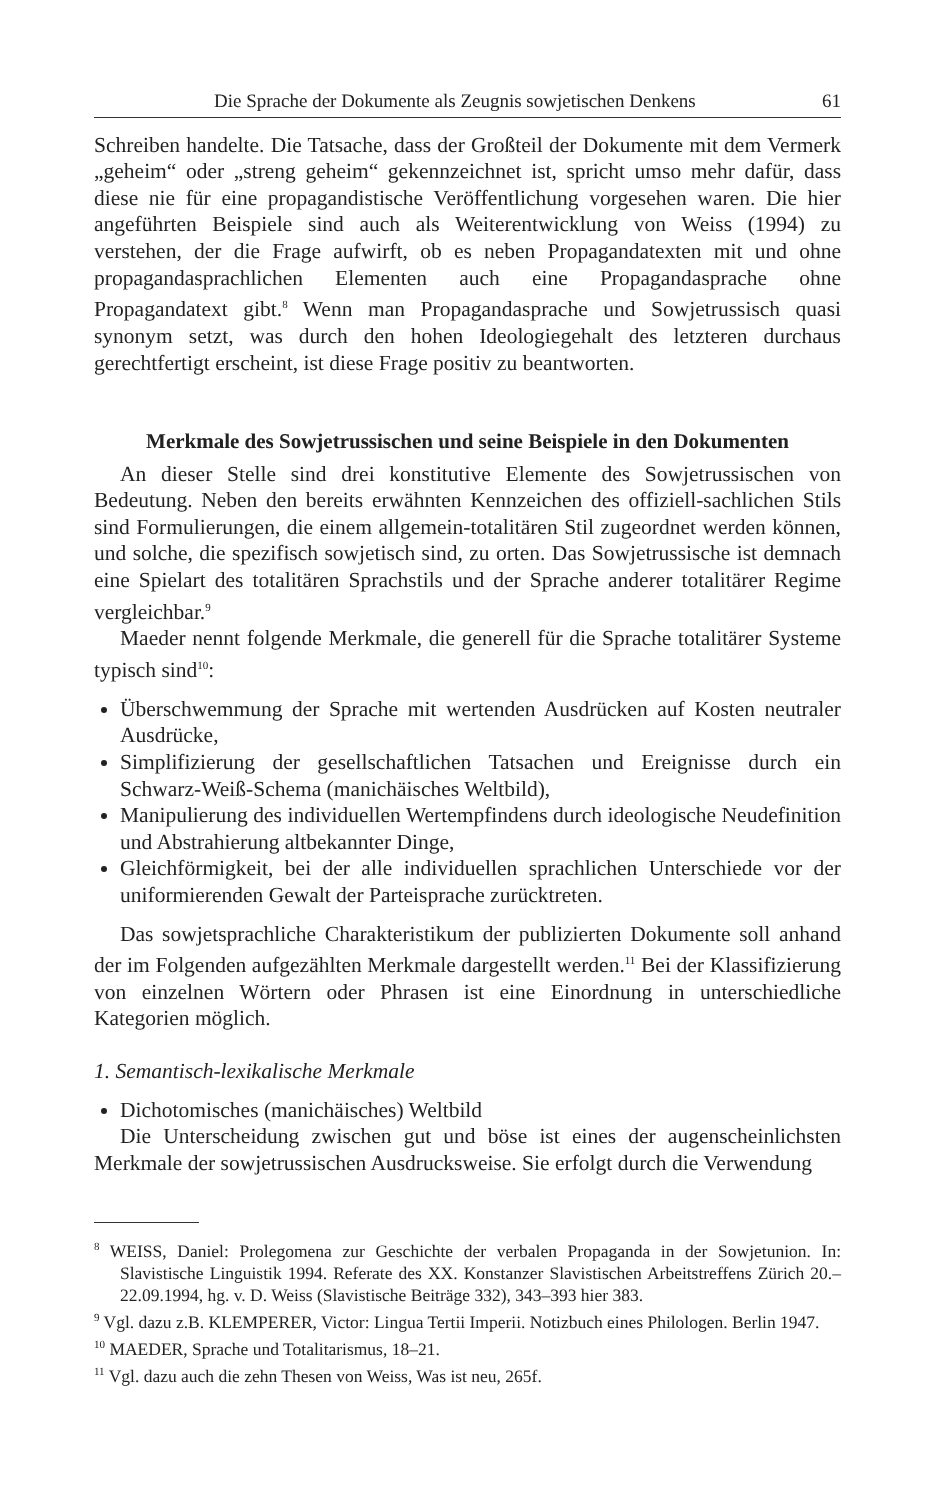Die Sprache der Dokumente als Zeugnis sowjetischen Denkens 61
Schreiben handelte. Die Tatsache, dass der Großteil der Dokumente mit dem Vermerk „geheim“ oder „streng geheim“ gekennzeichnet ist, spricht umso mehr dafür, dass diese nie für eine propagandistische Veröffentlichung vorgesehen waren. Die hier angeführten Beispiele sind auch als Weiterentwicklung von Weiss (1994) zu verstehen, der die Frage aufwirft, ob es neben Propagandatexten mit und ohne propagandasprachlichen Elementen auch eine Propagandasprache ohne Propagandatext gibt.<sup>8</sup> Wenn man Propagandasprache und Sowjetrussisch quasi synonym setzt, was durch den hohen Ideologiegehalt des letzteren durchaus gerechtfertigt erscheint, ist diese Frage positiv zu beantworten.
Merkmale des Sowjetrussischen und seine Beispiele in den Dokumenten
An dieser Stelle sind drei konstitutive Elemente des Sowjetrussischen von Bedeutung. Neben den bereits erwähnten Kennzeichen des offiziell-sachlichen Stils sind Formulierungen, die einem allgemein-totalitären Stil zugeordnet werden können, und solche, die spezifisch sowjetisch sind, zu orten. Das Sowjetrussische ist demnach eine Spielart des totalitären Sprachstils und der Sprache anderer totalitärer Regime vergleichbar.<sup>9</sup>
Maeder nennt folgende Merkmale, die generell für die Sprache totalitärer Systeme typisch sind<sup>10</sup>:
Überschwemmung der Sprache mit wertenden Ausdrücken auf Kosten neutraler Ausdrücke,
Simplifizierung der gesellschaftlichen Tatsachen und Ereignisse durch ein Schwarz-Weiß-Schema (manichäisches Weltbild),
Manipulierung des individuellen Wertempfindens durch ideologische Neudefinition und Abstrahierung altbekannter Dinge,
Gleichförmigkeit, bei der alle individuellen sprachlichen Unterschiede vor der uniformierenden Gewalt der Parteisprache zurücktreten.
Das sowjetsprachliche Charakteristikum der publizierten Dokumente soll anhand der im Folgenden aufgezählten Merkmale dargestellt werden.<sup>11</sup> Bei der Klassifizierung von einzelnen Wörtern oder Phrasen ist eine Einordnung in unterschiedliche Kategorien möglich.
1. Semantisch-lexikalische Merkmale
Dichotomisches (manichäisches) Weltbild
Die Unterscheidung zwischen gut und böse ist eines der augenscheinlichsten Merkmale der sowjetrussischen Ausdrucksweise. Sie erfolgt durch die Verwendung
<sup>8</sup> WEISS, Daniel: Prolegomena zur Geschichte der verbalen Propaganda in der Sowjetunion. In: Slavistische Linguistik 1994. Referate des XX. Konstanzer Slavistischen Arbeitstreffens Zürich 20.–22.09.1994, hg. v. D. Weiss (Slavistische Beiträge 332), 343–393 hier 383.
<sup>9</sup> Vgl. dazu z.B. KLEMPERER, Victor: Lingua Tertii Imperii. Notizbuch eines Philologen. Berlin 1947.
<sup>10</sup> MAEDER, Sprache und Totalitarismus, 18–21.
<sup>11</sup> Vgl. dazu auch die zehn Thesen von Weiss, Was ist neu, 265f.